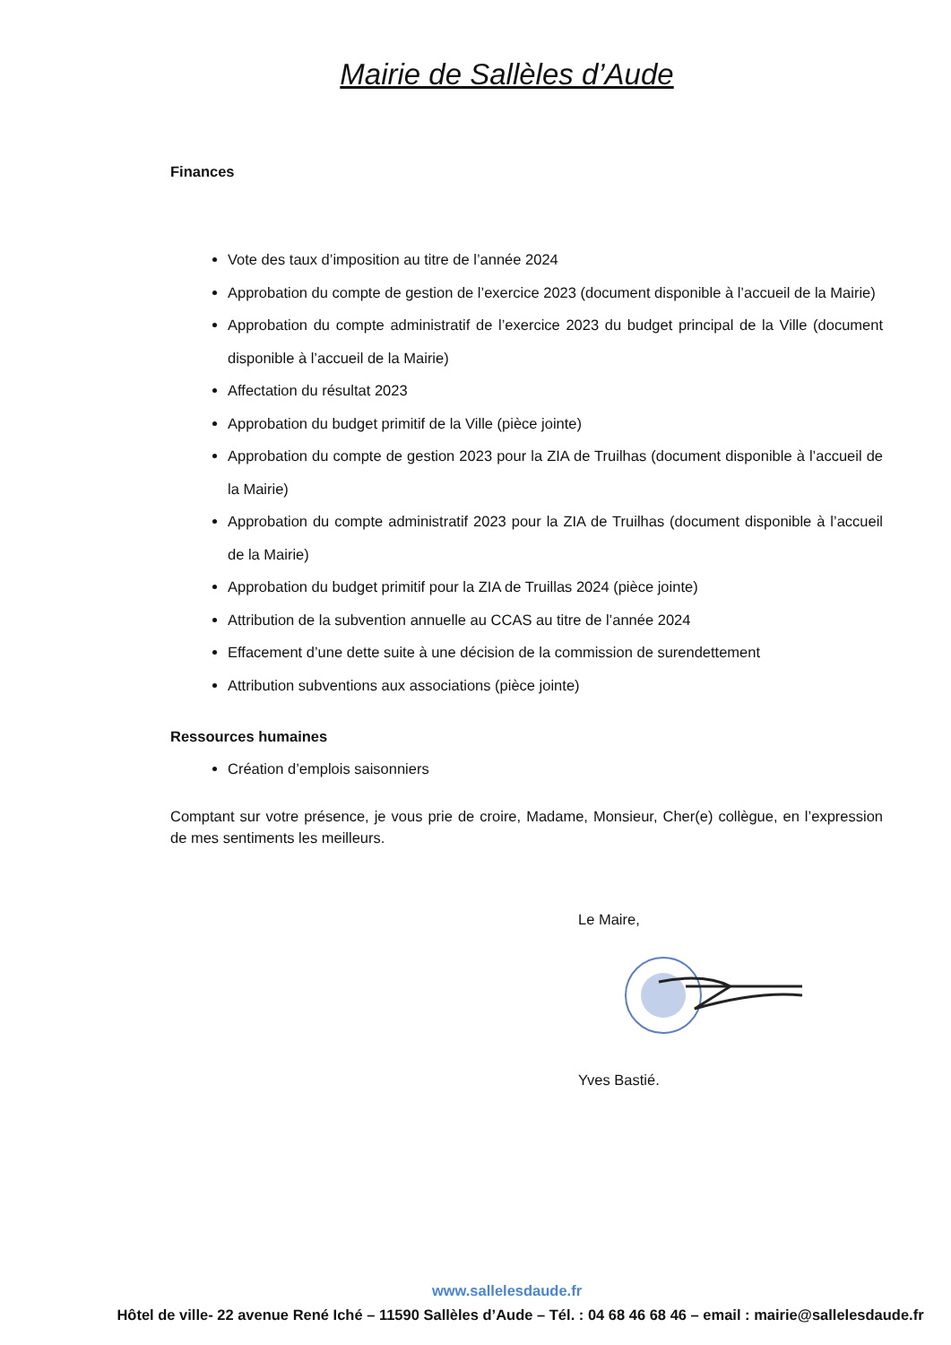Mairie de Sallèles d’Aude
Finances
Vote des taux d’imposition au titre de l’année 2024
Approbation du compte de gestion de l’exercice 2023 (document disponible à l’accueil de la Mairie)
Approbation du compte administratif de l’exercice 2023 du budget principal de la Ville (document disponible à l’accueil de la Mairie)
Affectation du résultat 2023
Approbation du budget primitif de la Ville (pièce jointe)
Approbation du compte de gestion 2023 pour la ZIA de Truilhas (document disponible à l’accueil de la Mairie)
Approbation du compte administratif 2023 pour la ZIA de Truilhas (document disponible à l’accueil de la Mairie)
Approbation du budget primitif pour la ZIA de Truillas 2024 (pièce jointe)
Attribution de la subvention annuelle au CCAS au titre de l’année 2024
Effacement d’une dette suite à une décision de la commission de surendettement
Attribution subventions aux associations (pièce jointe)
Ressources humaines
Création d’emplois saisonniers
Comptant sur votre présence, je vous prie de croire, Madame, Monsieur, Cher(e) collègue, en l’expression de mes sentiments les meilleurs.
Le Maire,
Yves Bastié.
www.sallelesdaude.fr
Hôtel de ville- 22 avenue René Iché – 11590 Sallèles d’Aude – Tél. : 04 68 46 68 46 – email : mairie@sallelesdaude.fr